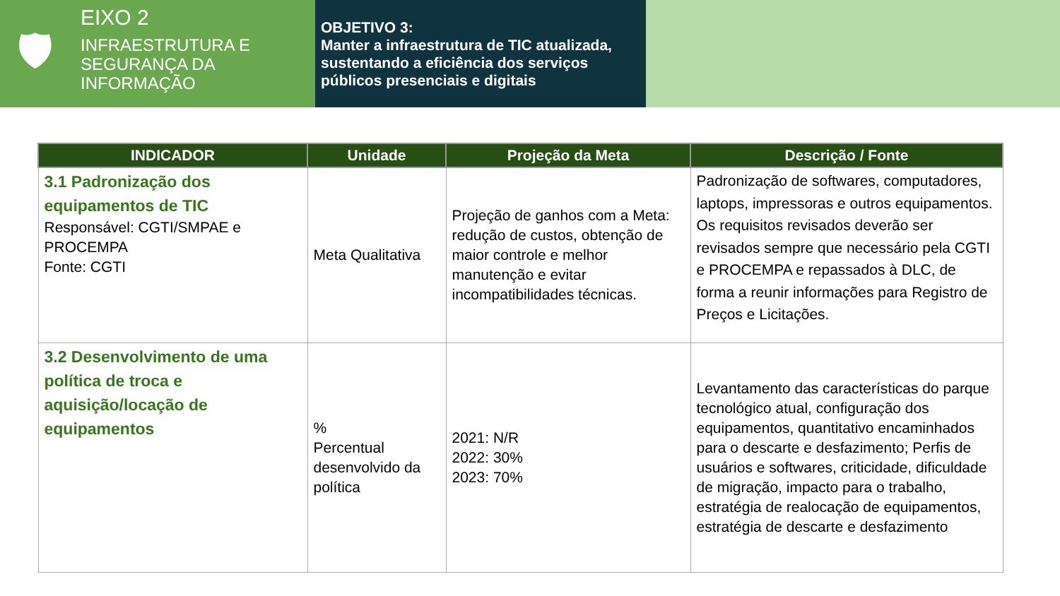🛡
EIXO 2
INFRAESTRUTURA E
SEGURANÇA DA
INFORMAÇÃO
OBJETIVO 3:
Manter a infraestrutura de TIC atualizada, sustentando a eficiência dos serviços públicos presenciais e digitais
| INDICADOR | Unidade | Projeção da Meta | Descrição / Fonte |
| --- | --- | --- | --- |
| 3.1 Padronização dos equipamentos de TIC Responsável: CGTI/SMPAE e PROCEMPA Fonte: CGTI | Meta Qualitativa | Projeção de ganhos com a Meta: redução de custos, obtenção de maior controle e melhor manutenção e evitar incompatibilidades técnicas. | Padronização de softwares, computadores, laptops, impressoras e outros equipamentos. Os requisitos revisados deverão ser revisados sempre que necessário pela CGTI e PROCEMPA e repassados à DLC, de forma a reunir informações para Registro de Preços e Licitações. |
| 3.2 Desenvolvimento de uma política de troca e aquisição/locação de equipamentos | % Percentual desenvolvido da política | 2021: N/R 2022: 30% 2023: 70% | Levantamento das características do parque tecnológico atual, configuração dos equipamentos, quantitativo encaminhados para o descarte e desfazimento; Perfis de usuários e softwares, criticidade, dificuldade de migração, impacto para o trabalho, estratégia de realocação de equipamentos, estratégia de descarte e desfazimento |